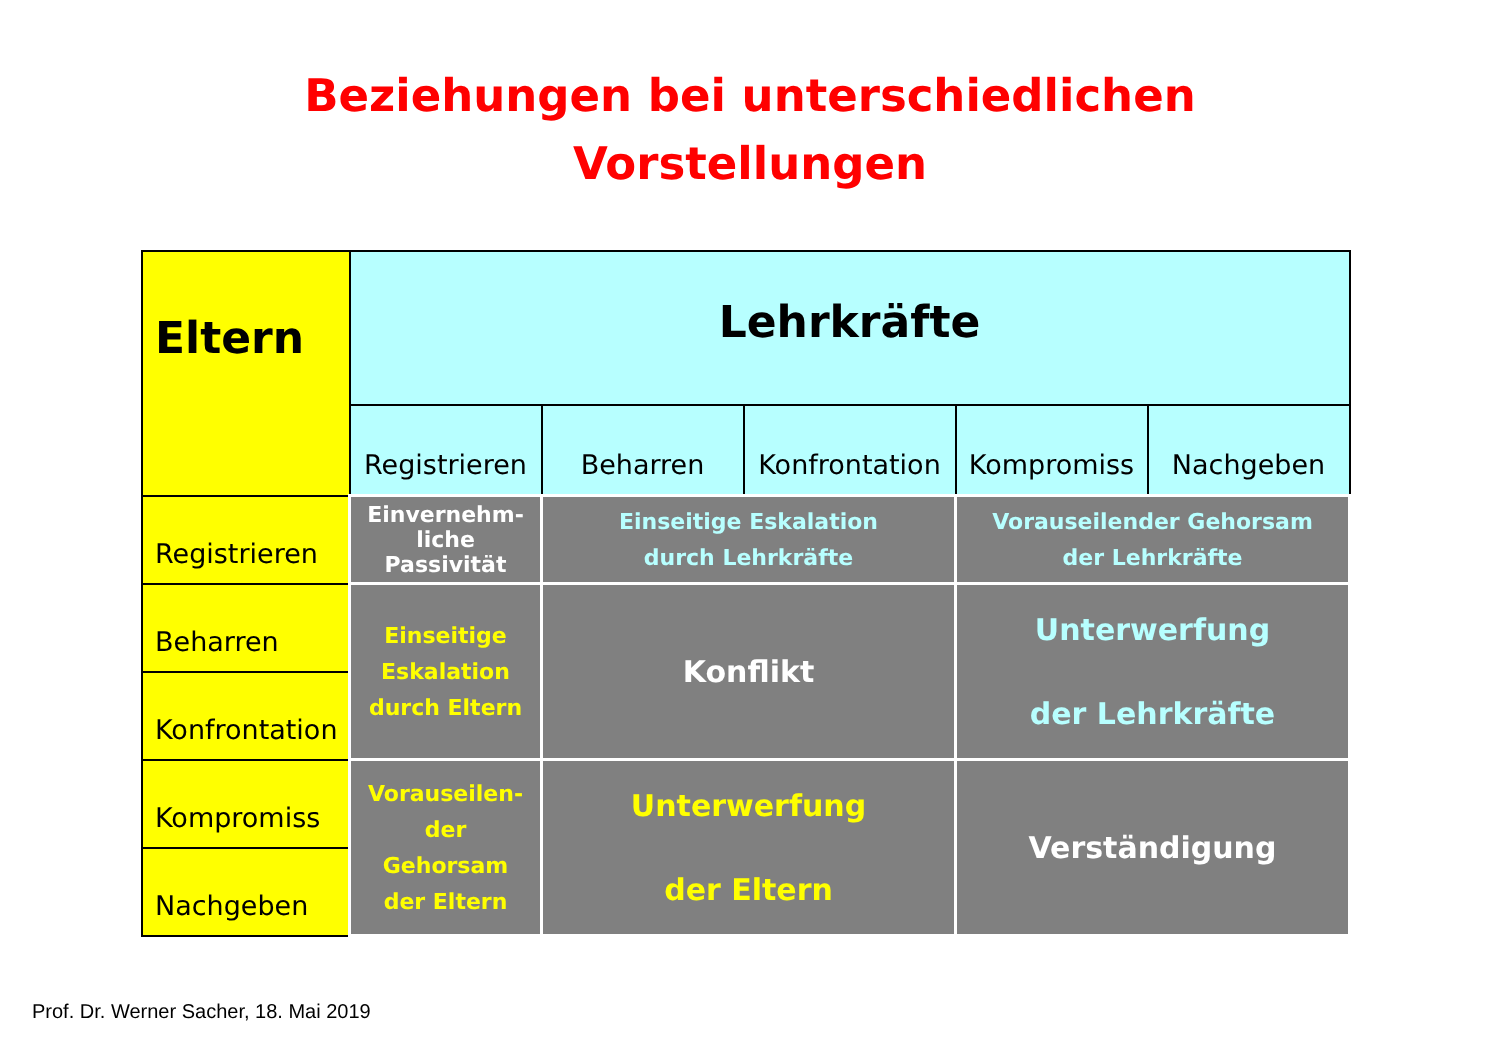Beziehungen bei unterschiedlichen
Vorstellungen
| Eltern | Lehrkräfte | | | | |
| --- | --- | --- | --- | --- | --- |
| | Registrieren | Beharren | Konfrontation | Kompromiss | Nachgeben |
| Registrieren | Einvernehm- liche Passivität | Einseitige Eskalation durch Lehrkräfte | | Vorauseilender Gehorsam der Lehrkräfte | |
| Beharren | Einseitige Eskalation durch Eltern | Konflikt | | Unterwerfung der Lehrkräfte | |
| Konfrontation | | | | | |
| Kompromiss | Vorauseilen- der Gehorsam der Eltern | Unterwerfung der Eltern | | Verständigung | |
| Nachgeben | | | | | |
Prof. Dr. Werner Sacher, 18. Mai 2019